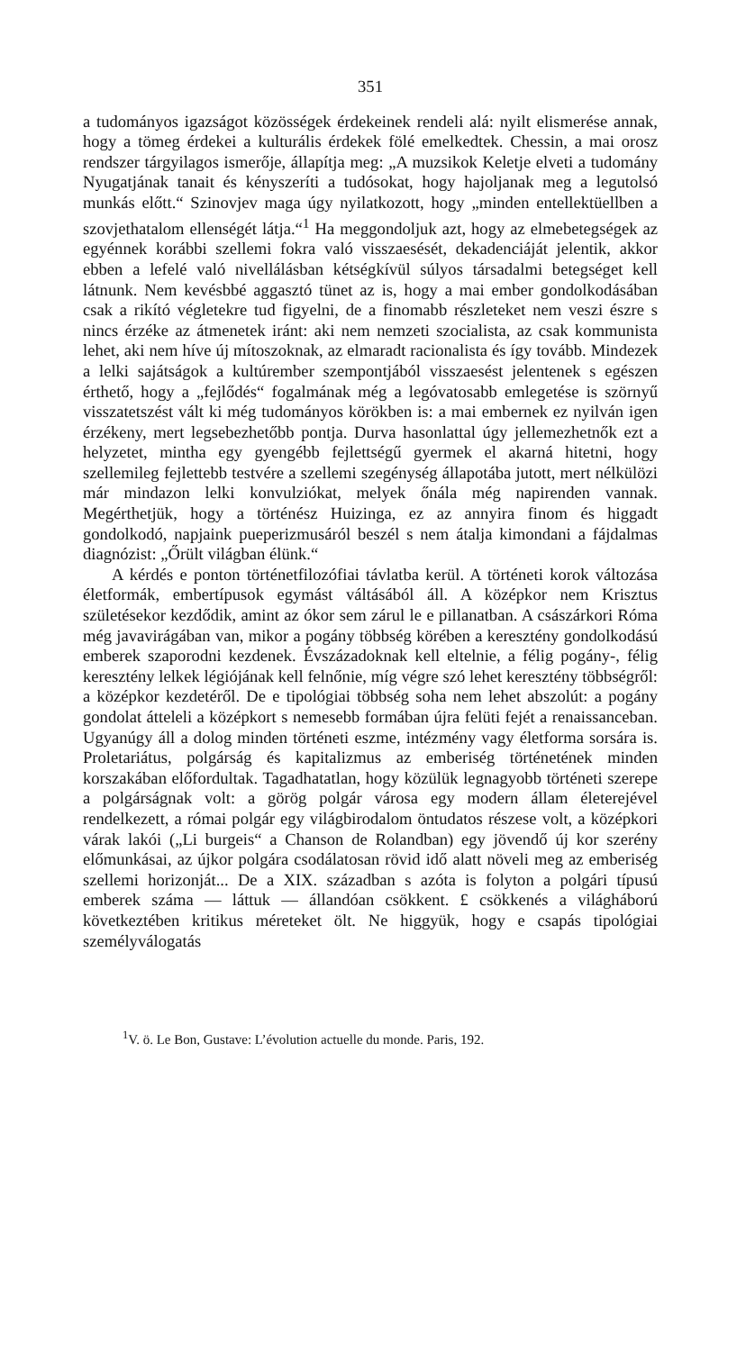351
a tudományos igazságot közösségek érdekeinek rendeli alá: nyilt elismerése annak, hogy a tömeg érdekei a kulturális érdekek fölé emelkedtek. Chessin, a mai orosz rendszer tárgyilagos ismerője, állapítja meg: „A muzsikok Keletje elveti a tudomány Nyugatjának tanait és kényszeríti a tudósokat, hogy hajoljanak meg a legutolsó munkás előtt.“ Szinovjev maga úgy nyilatkozott, hogy „minden entellektüellben a szovjethatalom ellenségét látja.“<sup>1</sup> Ha meggondoljuk azt, hogy az elmebetegségek az egyénnek korábbi szellemi fokra való visszaesését, dekadenciáját jelentik, akkor ebben a lefelé való nivellálásban kétségkívül súlyos társadalmi betegséget kell látnunk. Nem kevésbbé aggasztó tünet az is, hogy a mai ember gondolkodásában csak a rikító végletekre tud figyelni, de a finomabb részleteket nem veszi észre s nincs érzéke az átmenetek iránt: aki nem nemzeti szocialista, az csak kommunista lehet, aki nem híve új mítoszoknak, az elmaradt racionalista és így tovább. Mindezek a lelki sajátságok a kultúrember szempontjából visszaesést jelentenek s egészen érthető, hogy a „fejlődés“ fogalmának még a legóvatosabb emlegetése is szörnyű visszatetszést vált ki még tudományos körökben is: a mai embernek ez nyilván igen érzékeny, mert legsebezhetőbb pontja. Durva hasonlattal úgy jellemezhetnők ezt a helyzetet, mintha egy gyengébb fejlettségű gyermek el akarná hitetni, hogy szellemileg fejlettebb testvére a szellemi szegénység állapotába jutott, mert nélkülözi már mindazon lelki konvulziókat, melyek őnála még napirenden vannak. Megérthetjük, hogy a történész Huizinga, ez az annyira finom és higgadt gondolkodó, napjaink pueperizmusáról beszél s nem átalja kimondani a fájdalmas diagnózist: „Őrült világban élünk.“
A kérdés e ponton történetfilozófiai távlatba kerül. A történeti korok változása életformák, embertípusok egymást váltásából áll. A középkor nem Krisztus születésekor kezdődik, amint az ókor sem zárul le e pillanatban. A császárkori Róma még javavirágában van, mikor a pogány többség körében a keresztény gondolkodású emberek szaporodni kezdenek. Évszázadoknak kell eltelnie, a félig pogány-, félig keresztény lelkek légiójának kell felnőnie, míg végre szó lehet keresztény többségről: a középkor kezdetéről. De e tipológiai többség soha nem lehet abszolút: a pogány gondolat átteleli a középkort s nemesebb formában újra felüti fejét a renaissanceban. Ugyanúgy áll a dolog minden történeti eszme, intézmény vagy életforma sorsára is. Proletariátus, polgárság és kapitalizmus az emberiség történetének minden korszakában előfordultak. Tagadhatatlan, hogy közülük legnagyobb történeti szerepe a polgárságnak volt: a görög polgár városa egy modern állam életerejével rendelkezett, a római polgár egy világbirodalom öntudatos részese volt, a középkori várak lakói („Li burgeis“ a Chanson de Rolandban) egy jövendő új kor szerény előmunkásai, az újkor polgára csodálatosan rövid idő alatt növeli meg az emberiség szellemi horizonját... De a XIX. században s azóta is folyton a polgári típusú emberek száma — láttuk — állandóan csökkent. £ csökkenés a világháború következtében kritikus méreteket ölt. Ne higgyük, hogy e csapás tipológiai személyválogatás
<sup>1</sup> V. ö. Le Bon, Gustave: L’évolution actuelle du monde. Paris, 192.